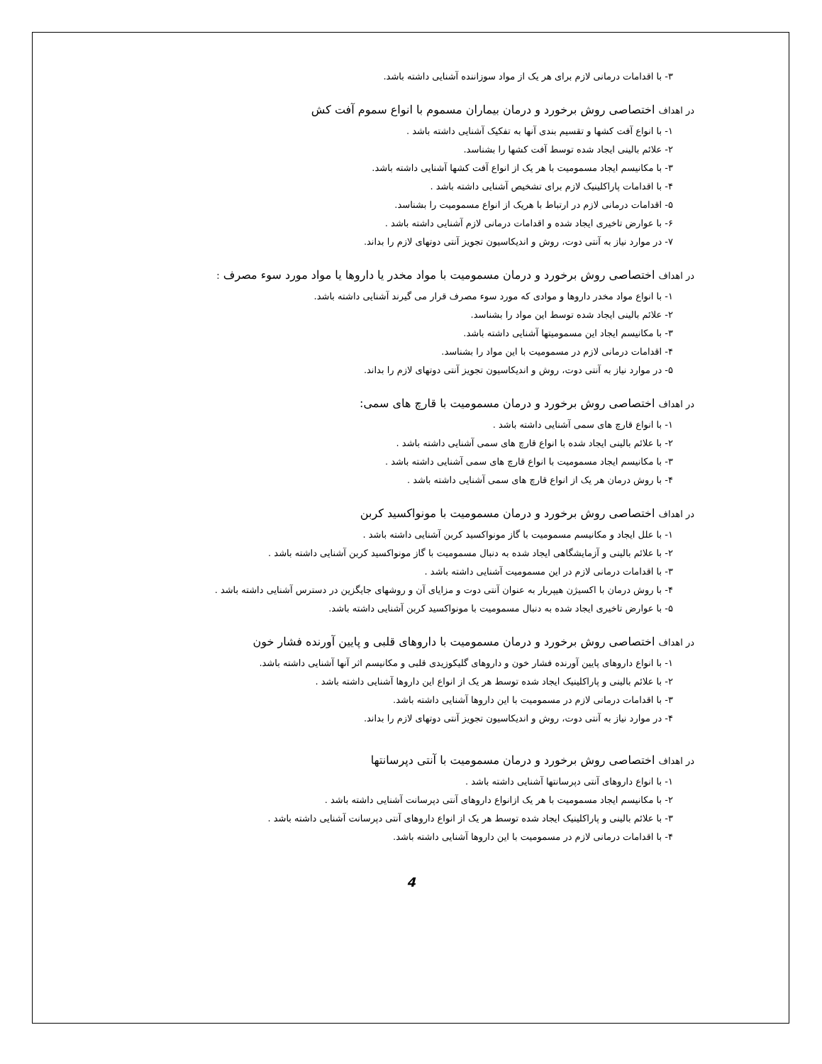۳- با اقدامات درمانی لازم برای هر یک از مواد سوزاننده آشنایی داشته باشد.
در اهداف اختصاصی روش برخورد و درمان بیماران مسموم با انواع سموم آفت کش
۱- با انواع آفت کشها و تقسیم بندی آنها به تفکیک آشنایی داشته باشد .
۲- علائم بالینی ایجاد شده توسط آفت کشها را بشناسد.
۳- با مکانیسم ایجاد مسمومیت با هر یک از انواع آفت کشها آشنایی داشته باشد.
۴- با اقدامات پاراکلینیک لازم برای تشخیص آشنایی داشته باشد .
۵- اقدامات درمانی لازم در ارتباط با هریک از انواع مسمومیت را بشناسد.
۶- با عوارض تاخیری ایجاد شده و اقدامات درمانی لازم آشنایی داشته باشد .
۷- در موارد نیاز به آنتی دوت، روش و اندیکاسیون تجویز آنتی دوتهای لازم را بداند.
در اهداف اختصاصی روش برخورد و درمان مسمومیت با مواد مخدر یا داروها یا مواد مورد سوء مصرف :
۱- با انواع مواد مخدر داروها و موادی که مورد سوء مصرف قرار می گیرند آشنایی داشته باشد.
۲- علائم بالینی ایجاد شده توسط این مواد را بشناسد.
۳- با مکانیسم ایجاد این مسمومیتها آشنایی داشته باشد.
۴- اقدامات درمانی لازم در مسمومیت با این مواد را بشناسد.
۵- در موارد نیاز به آنتی دوت، روش و اندیکاسیون تجویز آنتی دوتهای لازم را بداند.
در اهداف اختصاصی روش برخورد و درمان مسمومیت با قارچ های سمی:
۱- با انواع قارچ های سمی آشنایی داشته باشد .
۲- با علائم بالینی ایجاد شده با انواع قارچ های سمی آشنایی داشته باشد .
۳- با مکانیسم ایجاد مسمومیت با انواع قارچ های سمی آشنایی داشته باشد .
۴- با روش درمان هر یک از انواع قارچ های سمی آشنایی داشته باشد .
در اهداف اختصاصی روش برخورد و درمان مسمومیت با مونواکسید کربن
۱- با علل ایجاد و مکانیسم مسمومیت با گاز مونواکسید کربن آشنایی داشته باشد .
۲- با علائم بالینی و آزمایشگاهی ایجاد شده به دنبال مسمومیت با گاز مونواکسید کربن آشنایی داشته باشد .
۳- با اقدامات درمانی لازم در این مسمومیت آشنایی داشته باشد .
۴- با روش درمان با اکسیژن هیپربار به عنوان آنتی دوت و مزایای آن و روشهای جایگزین در دسترس آشنایی داشته باشد .
۵- با عوارض تاخیری ایجاد شده به دنبال مسمومیت با مونواکسید کربن آشنایی داشته باشد.
در اهداف اختصاصی روش برخورد و درمان مسمومیت با داروهای قلبی و پایین آورنده فشار خون
۱- با انواع داروهای پایین آورنده فشار خون و داروهای گلیکوزیدی قلبی و مکانیسم اثر آنها آشنایی داشته باشد.
۲- با علائم بالینی و پاراکلینیک ایجاد شده توسط هر یک از انواع این داروها آشنایی داشته باشد .
۳- با اقدامات درمانی لازم در مسمومیت با این داروها آشنایی داشته باشد.
۴- در موارد نیاز به آنتی دوت، روش و اندیکاسیون تجویز آنتی دوتهای لازم را بداند.
در اهداف اختصاصی روش برخورد و درمان مسمومیت با آنتی دپرسانتها
۱- با انواع داروهای آنتی دپرسانتها آشنایی داشته باشد .
۲- با مکانیسم ایجاد مسمومیت با هر یک ازانواع داروهای آنتی دپرسانت آشنایی داشته باشد .
۳- با علائم بالینی و پاراکلینیک ایجاد شده توسط هر یک از انواع داروهای آنتی دپرسانت آشنایی داشته باشد .
۴- با اقدامات درمانی لازم در مسمومیت با این داروها آشنایی داشته باشد.
4